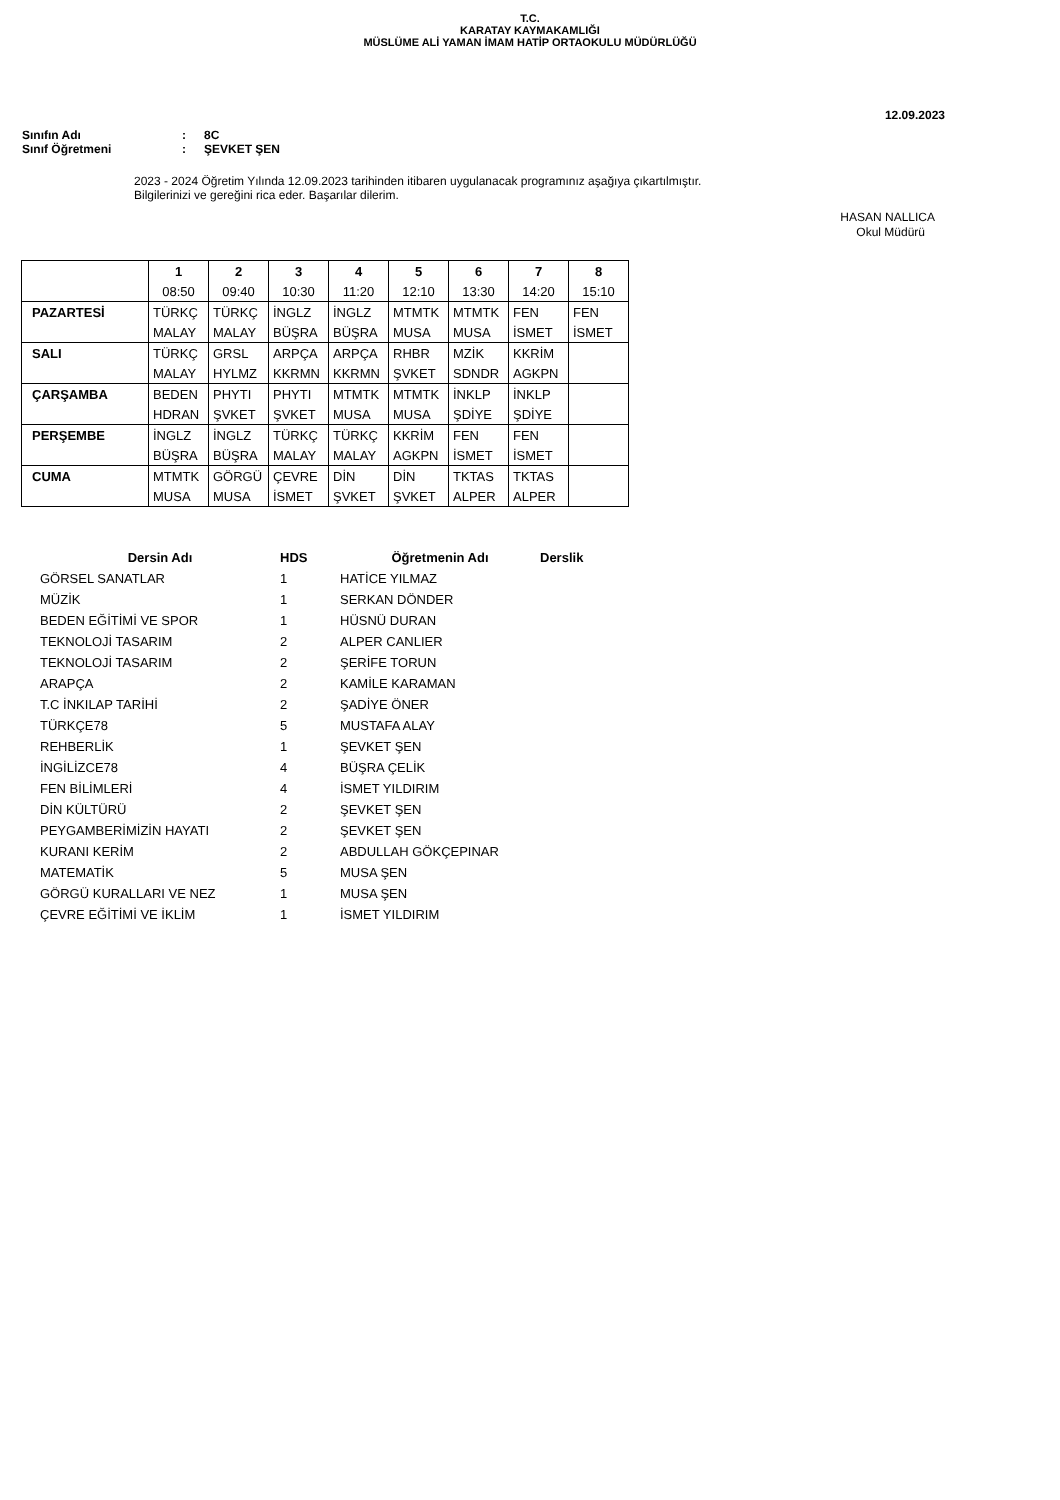T.C.
KARATAY KAYMAKAMLIĞI
MÜSLÜME ALİ YAMAN İMAM HATİP ORTAOKULU MÜDÜRLÜĞÜ
12.09.2023
Sınıfın Adı: 8C
Sınıf Öğretmeni: ŞEVKET ŞEN
2023 - 2024 Öğretim Yılında 12.09.2023 tarihinden itibaren uygulanacak programınız aşağıya çıkartılmıştır.
Bilgilerinizi ve gereğini rica eder. Başarılar dilerim.
HASAN NALLICA
Okul Müdürü
| | 1 | 2 | 3 | 4 | 5 | 6 | 7 | 8 |
| | 08:50 | 09:40 | 10:30 | 11:20 | 12:10 | 13:30 | 14:20 | 15:10 |
| PAZARTESİ | TÜRKÇ | TÜRKÇ | İNGLZ | İNGLZ | MTMTK | MTMTK | FEN | FEN |
| | MALAY | MALAY | BÜŞRA | BÜŞRA | MUSA | MUSA | İSMET | İSMET |
| SALI | TÜRKÇ | GRSL | ARPÇA | ARPÇA | RHBR | MZİK | KKRİM | |
| | MALAY | HYLMZ | KKRMN | KKRMN | ŞVKET | SDNDR | AGKPN | |
| ÇARŞAMBA | BEDEN | PHYTI | PHYTI | MTMTK | MTMTK | İNKLP | İNKLP | |
| | HDRAN | ŞVKET | ŞVKET | MUSA | MUSA | ŞDİYE | ŞDİYE | |
| PERŞEMBE | İNGLZ | İNGLZ | TÜRKÇ | TÜRKÇ | KKRİM | FEN | FEN | |
| | BÜŞRA | BÜŞRA | MALAY | MALAY | AGKPN | İSMET | İSMET | |
| CUMA | MTMTK | GÖRGÜ | ÇEVRE | DİN | DİN | TKTAS | TKTAS | |
| | MUSA | MUSA | İSMET | ŞVKET | ŞVKET | ALPER | ALPER | |
| Dersin Adı | HDS | Öğretmenin Adı | Derslik |
| --- | --- | --- | --- |
| GÖRSEL SANATLAR | 1 | HATİCE YILMAZ | |
| MÜZİK | 1 | SERKAN DÖNDER | |
| BEDEN EĞİTİMİ VE SPOR | 1 | HÜSNÜ DURAN | |
| TEKNOLOJİ TASARIM | 2 | ALPER CANLIER | |
| TEKNOLOJİ TASARIM | 2 | ŞERİFE TORUN | |
| ARAPÇA | 2 | KAMİLE KARAMAN | |
| T.C İNKILAP TARİHİ | 2 | ŞADİYE ÖNER | |
| TÜRKÇE78 | 5 | MUSTAFA ALAY | |
| REHBERLİK | 1 | ŞEVKET ŞEN | |
| İNGİLİZCE78 | 4 | BÜŞRA ÇELİK | |
| FEN BİLİMLERİ | 4 | İSMET YILDIRIM | |
| DİN KÜLTÜRÜ | 2 | ŞEVKET ŞEN | |
| PEYGAMBERİMİZİN HAYATI | 2 | ŞEVKET ŞEN | |
| KURANI KERİM | 2 | ABDULLAH GÖKÇEPINAR | |
| MATEMATİK | 5 | MUSA ŞEN | |
| GÖRGÜ KURALLARI VE NEZ | 1 | MUSA ŞEN | |
| ÇEVRE EĞİTİMİ VE İKLİM | 1 | İSMET YILDIRIM | |